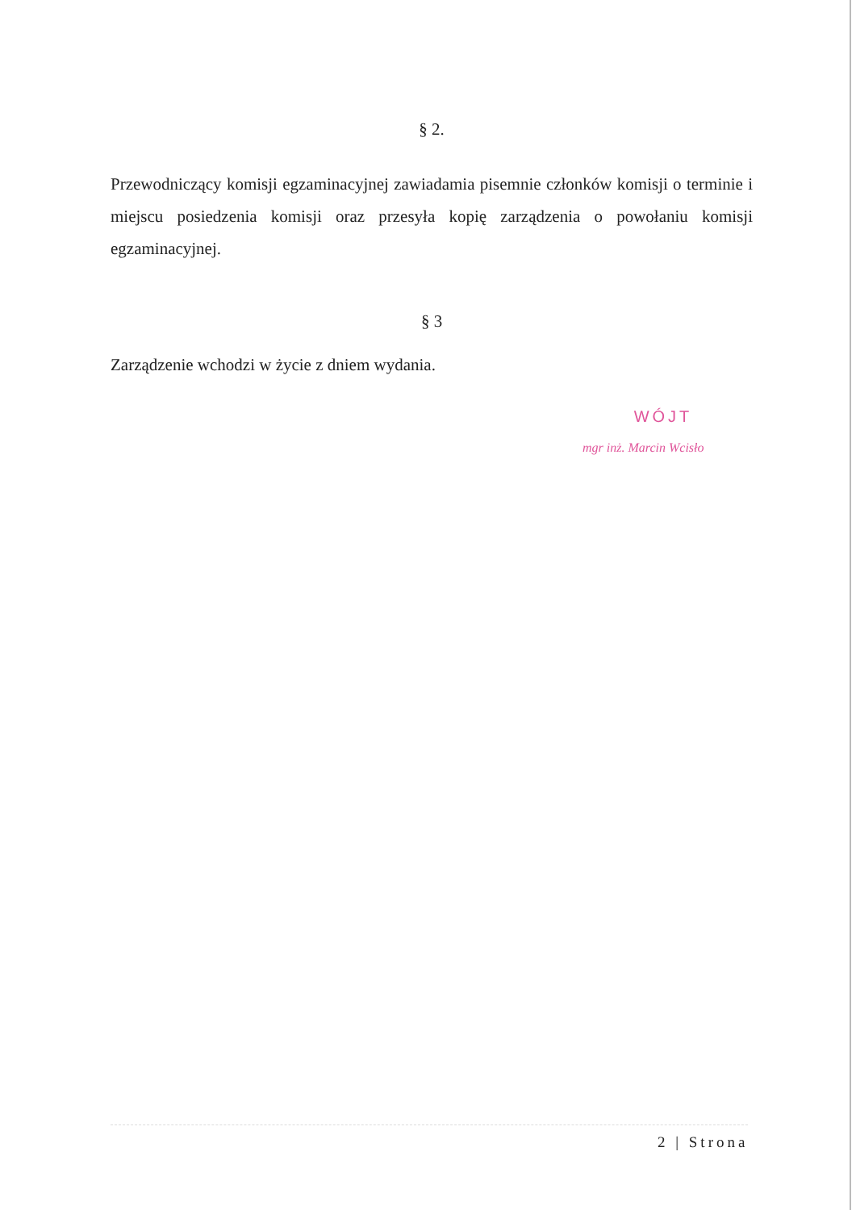§ 2.
Przewodniczący komisji egzaminacyjnej zawiadamia pisemnie członków komisji o terminie i miejscu posiedzenia komisji oraz przesyła kopię zarządzenia o powołaniu komisji egzaminacyjnej.
§ 3
Zarządzenie wchodzi w życie z dniem wydania.
WÓJT
mgr inż. Marcin Wcisło
2 | Strona